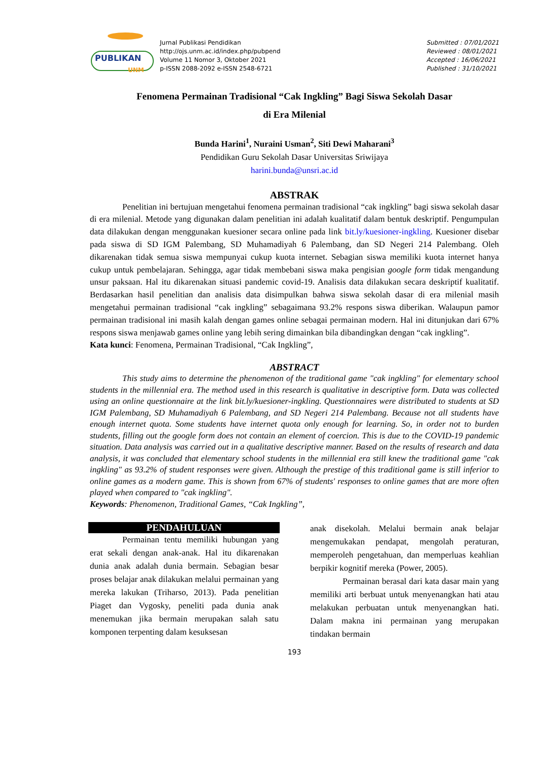PUBLIKAN
UNM
Jurnal Publikasi Pendidikan
http://ojs.unm.ac.id/index.php/pubpend
Volume 11 Nomor 3, Oktober 2021
p-ISSN 2088-2092 e-ISSN 2548-6721
Submitted : 07/01/2021
Reviewed : 08/01/2021
Accepted : 16/06/2021
Published : 31/10/2021
Fenomena Permainan Tradisional “Cak Ingkling” Bagi Siswa Sekolah Dasar
di Era Milenial
Bunda Harini<sup>1</sup>, Nuraini Usman<sup>2</sup>, Siti Dewi Maharani<sup>3</sup>
Pendidikan Guru Sekolah Dasar Universitas Sriwijaya
harini.bunda@unsri.ac.id
ABSTRAK
Penelitian ini bertujuan mengetahui fenomena permainan tradisional “cak ingkling” bagi siswa sekolah dasar di era milenial. Metode yang digunakan dalam penelitian ini adalah kualitatif dalam bentuk deskriptif. Pengumpulan data dilakukan dengan menggunakan kuesioner secara online pada link bit.ly/kuesioner-ingkling. Kuesioner disebar pada siswa di SD IGM Palembang, SD Muhamadiyah 6 Palembang, dan SD Negeri 214 Palembang. Oleh dikarenakan tidak semua siswa mempunyai cukup kuota internet. Sebagian siswa memiliki kuota internet hanya cukup untuk pembelajaran. Sehingga, agar tidak membebani siswa maka pengisian google form tidak mengandung unsur paksaan. Hal itu dikarenakan situasi pandemic covid-19. Analisis data dilakukan secara deskriptif kualitatif. Berdasarkan hasil penelitian dan analisis data disimpulkan bahwa siswa sekolah dasar di era milenial masih mengetahui permainan tradisional “cak ingkling” sebagaimana 93.2% respons siswa diberikan. Walaupun pamor permainan tradisional ini masih kalah dengan games online sebagai permainan modern. Hal ini ditunjukan dari 67% respons siswa menjawab games online yang lebih sering dimainkan bila dibandingkan dengan “cak ingkling”.
Kata kunci: Fenomena, Permainan Tradisional, “Cak Ingkling”,
ABSTRACT
This study aims to determine the phenomenon of the traditional game "cak ingkling" for elementary school students in the millennial era. The method used in this research is qualitative in descriptive form. Data was collected using an online questionnaire at the link bit.ly/kuesioner-ingkling. Questionnaires were distributed to students at SD IGM Palembang, SD Muhamadiyah 6 Palembang, and SD Negeri 214 Palembang. Because not all students have enough internet quota. Some students have internet quota only enough for learning. So, in order not to burden students, filling out the google form does not contain an element of coercion. This is due to the COVID-19 pandemic situation. Data analysis was carried out in a qualitative descriptive manner. Based on the results of research and data analysis, it was concluded that elementary school students in the millennial era still knew the traditional game "cak ingkling" as 93.2% of student responses were given. Although the prestige of this traditional game is still inferior to online games as a modern game. This is shown from 67% of students' responses to online games that are more often played when compared to "cak ingkling".
Keywords: Phenomenon, Traditional Games, “Cak Ingkling”,
PENDAHULUAN
Permainan tentu memiliki hubungan yang erat sekali dengan anak-anak. Hal itu dikarenakan dunia anak adalah dunia bermain. Sebagian besar proses belajar anak dilakukan melalui permainan yang mereka lakukan (Triharso, 2013). Pada penelitian Piaget dan Vygosky, peneliti pada dunia anak menemukan jika bermain merupakan salah satu komponen terpenting dalam kesuksesan
anak disekolah. Melalui bermain anak belajar mengemukakan pendapat, mengolah peraturan, memperoleh pengetahuan, dan memperluas keahlian berpikir kognitif mereka (Power, 2005).
Permainan berasal dari kata dasar main yang memiliki arti berbuat untuk menyenangkan hati atau melakukan perbuatan untuk menyenangkan hati. Dalam makna ini permainan yang merupakan tindakan bermain
193